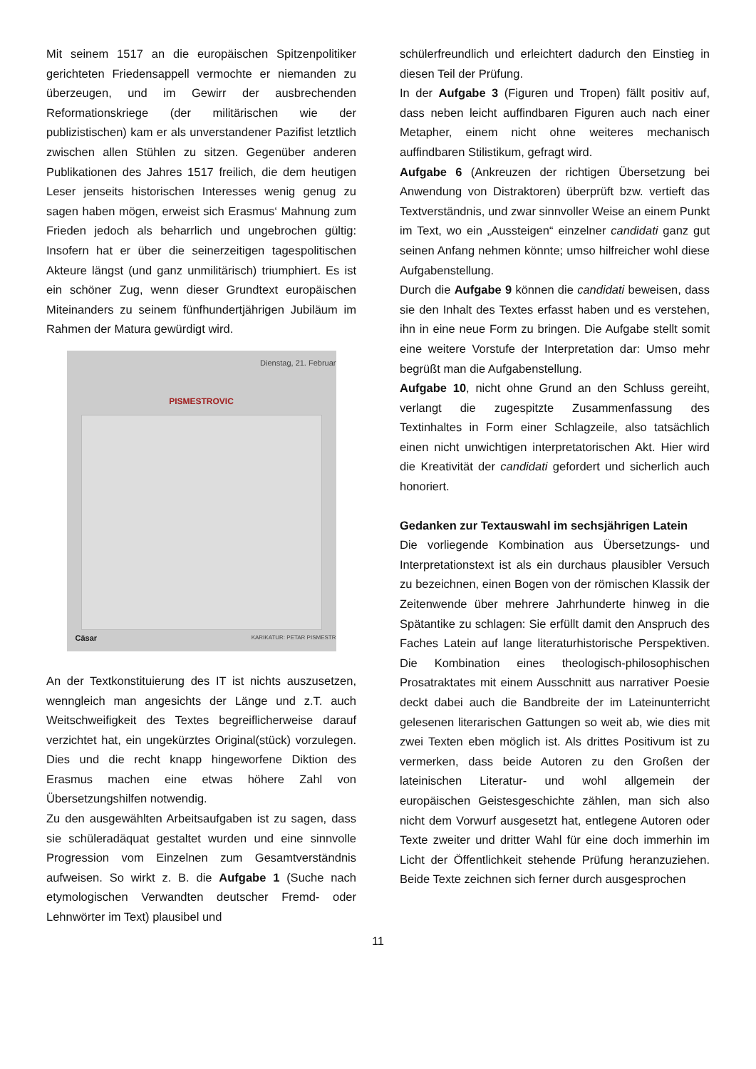Mit seinem 1517 an die europäischen Spitzenpolitiker gerichteten Friedensappell vermochte er niemanden zu überzeugen, und im Gewirr der ausbrechenden Reformationskriege (der militärischen wie der publizistischen) kam er als unverstandener Pazifist letztlich zwischen allen Stühlen zu sitzen. Gegenüber anderen Publikationen des Jahres 1517 freilich, die dem heutigen Leser jenseits historischen Interesses wenig genug zu sagen haben mögen, erweist sich Erasmus‘ Mahnung zum Frieden jedoch als beharrlich und ungebrochen gültig: Insofern hat er über die seinerzeitigen tagespolitischen Akteure längst (und ganz unmilitärisch) triumphiert. Es ist ein schöner Zug, wenn dieser Grundtext europäischen Miteinanders zu seinem fünfhundertjährigen Jubiläum im Rahmen der Matura gewürdigt wird.
Dienstag, 21. Februar
PISMESTROVIC
Cäsar KARIKATUR: PETAR PISMESTR
An der Textkonstituierung des IT ist nichts auszusetzen, wenngleich man angesichts der Länge und z.T. auch Weitschweifigkeit des Textes begreiflicherweise darauf verzichtet hat, ein ungekürztes Original(stück) vorzulegen. Dies und die recht knapp hingeworfene Diktion des Erasmus machen eine etwas höhere Zahl von Übersetzungshilfen notwendig.
Zu den ausgewählten Arbeitsaufgaben ist zu sagen, dass sie schüleradäquat gestaltet wurden und eine sinnvolle Progression vom Einzelnen zum Gesamtverständnis aufweisen. So wirkt z. B. die Aufgabe 1 (Suche nach etymologischen Verwandten deutscher Fremd- oder Lehnwörter im Text) plausibel und
schülerfreundlich und erleichtert dadurch den Einstieg in diesen Teil der Prüfung.
In der Aufgabe 3 (Figuren und Tropen) fällt positiv auf, dass neben leicht auffindbaren Figuren auch nach einer Metapher, einem nicht ohne weiteres mechanisch auffindbaren Stilistikum, gefragt wird.
Aufgabe 6 (Ankreuzen der richtigen Übersetzung bei Anwendung von Distraktoren) überprüft bzw. vertieft das Textverständnis, und zwar sinnvoller Weise an einem Punkt im Text, wo ein „Aussteigen“ einzelner candidati ganz gut seinen Anfang nehmen könnte; umso hilfreicher wohl diese Aufgabenstellung.
Durch die Aufgabe 9 können die candidati beweisen, dass sie den Inhalt des Textes erfasst haben und es verstehen, ihn in eine neue Form zu bringen. Die Aufgabe stellt somit eine weitere Vorstufe der Interpretation dar: Umso mehr begrüßt man die Aufgabenstellung.
Aufgabe 10, nicht ohne Grund an den Schluss gereiht, verlangt die zugespitzte Zusammenfassung des Textinhaltes in Form einer Schlagzeile, also tatsächlich einen nicht unwichtigen interpretatorischen Akt. Hier wird die Kreativität der candidati gefordert und sicherlich auch honoriert.
Gedanken zur Textauswahl im sechsjährigen Latein
Die vorliegende Kombination aus Übersetzungs- und Interpretationstext ist als ein durchaus plausibler Versuch zu bezeichnen, einen Bogen von der römischen Klassik der Zeitenwende über mehrere Jahrhunderte hinweg in die Spätantike zu schlagen: Sie erfüllt damit den Anspruch des Faches Latein auf lange literaturhistorische Perspektiven. Die Kombination eines theologisch-philosophischen Prosatraktates mit einem Ausschnitt aus narrativer Poesie deckt dabei auch die Bandbreite der im Lateinunterricht gelesenen literarischen Gattungen so weit ab, wie dies mit zwei Texten eben möglich ist. Als drittes Positivum ist zu vermerken, dass beide Autoren zu den Großen der lateinischen Literatur- und wohl allgemein der europäischen Geistesgeschichte zählen, man sich also nicht dem Vorwurf ausgesetzt hat, entlegene Autoren oder Texte zweiter und dritter Wahl für eine doch immerhin im Licht der Öffentlichkeit stehende Prüfung heranzuziehen. Beide Texte zeichnen sich ferner durch ausgesprochen
11